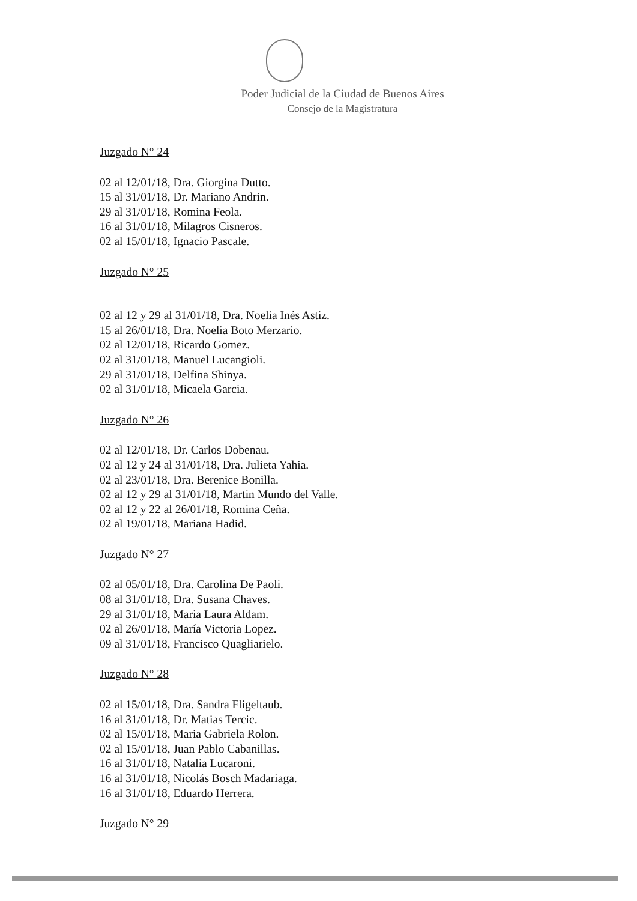Poder Judicial de la Ciudad de Buenos Aires
Consejo de la Magistratura
Juzgado N° 24
02 al 12/01/18, Dra. Giorgina Dutto.
15 al 31/01/18, Dr. Mariano Andrin.
29 al 31/01/18, Romina Feola.
16 al 31/01/18, Milagros Cisneros.
02 al 15/01/18, Ignacio Pascale.
Juzgado N° 25
02 al 12 y 29 al 31/01/18, Dra. Noelia Inés Astiz.
15 al 26/01/18, Dra. Noelia Boto Merzario.
02 al 12/01/18, Ricardo Gomez.
02 al 31/01/18, Manuel Lucangioli.
29 al 31/01/18, Delfina Shinya.
02 al 31/01/18, Micaela Garcia.
Juzgado N° 26
02 al 12/01/18, Dr. Carlos Dobenau.
02 al 12 y 24 al 31/01/18, Dra. Julieta Yahia.
02 al 23/01/18, Dra. Berenice Bonilla.
02 al 12 y 29 al 31/01/18, Martin Mundo del Valle.
02 al 12 y 22 al 26/01/18, Romina Ceña.
02 al 19/01/18, Mariana Hadid.
Juzgado N° 27
02 al 05/01/18, Dra. Carolina De Paoli.
08 al 31/01/18, Dra. Susana Chaves.
29 al 31/01/18, Maria Laura Aldam.
02 al 26/01/18, María Victoria Lopez.
09 al 31/01/18, Francisco Quagliarielo.
Juzgado N° 28
02 al 15/01/18, Dra. Sandra Fligeltaub.
16 al 31/01/18, Dr. Matias Tercic.
02 al 15/01/18, Maria Gabriela Rolon.
02 al 15/01/18, Juan Pablo Cabanillas.
16 al 31/01/18, Natalia Lucaroni.
16 al 31/01/18, Nicolás Bosch Madariaga.
16 al 31/01/18, Eduardo Herrera.
Juzgado N° 29